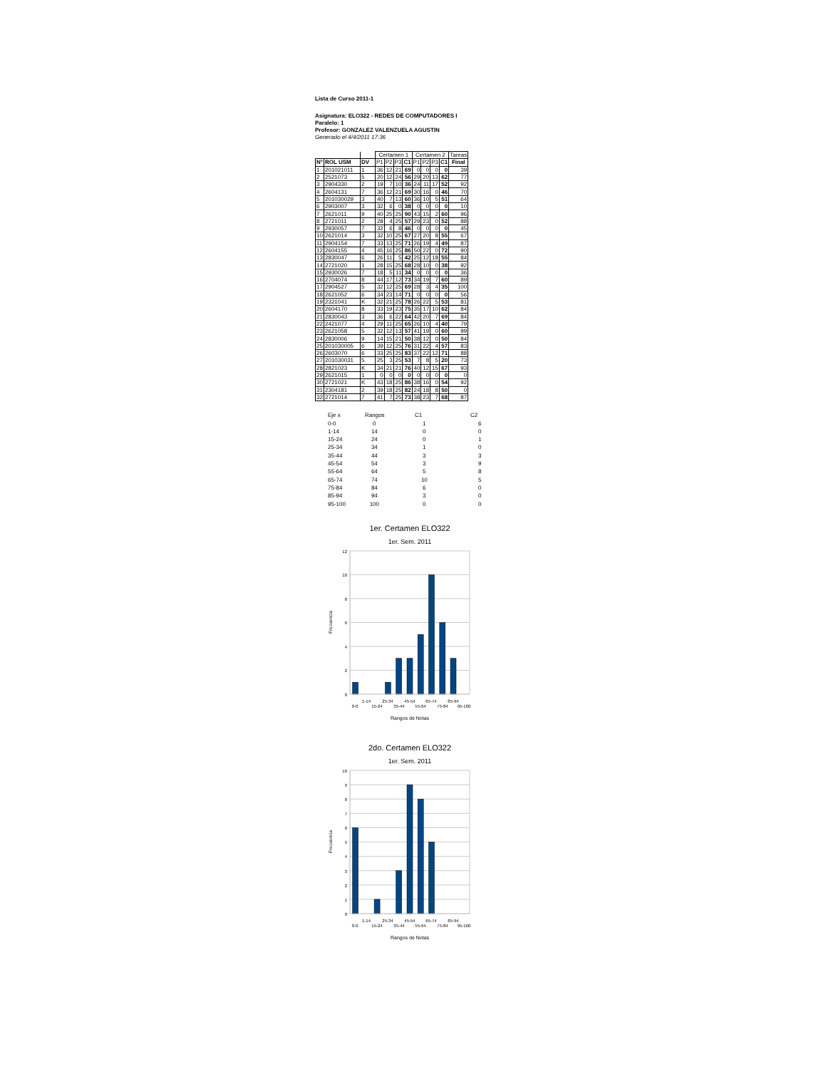Lista de Curso 2011-1
Asignatura: ELO322 - REDES DE COMPUTADORES I
Paralelo: 1
Profesor: GONZALEZ VALENZUELA AGUSTIN
Generado el 4/4/2011 17:36
| | | | Certamen 1 | | | | Certamen 2 | | | | Tareas |
| --- | --- | --- | --- | --- | --- | --- | --- | --- | --- | --- | --- |
| N° | ROL USM | DV | P1 | P2 | P3 | C1 | P1 | P2 | P3 | C1 | Final |
| 1 | 201021011 | 1 | 36 | 12 | 21 | 69 | 0 | 0 | 0 | 0 | 39 |
| 2 | 2521073 | 5 | 20 | 12 | 24 | 56 | 29 | 20 | 13 | 62 | 77 |
| 3 | 2904330 | 2 | 19 | 7 | 10 | 36 | 24 | 11 | 17 | 52 | 92 |
| 4 | 2604131 | 7 | 36 | 12 | 21 | 69 | 30 | 16 | 0 | 46 | 70 |
| 5 | 201030029 | 3 | 40 | 7 | 13 | 60 | 36 | 10 | 5 | 51 | 64 |
| 6 | 2903007 | 3 | 32 | 6 | 0 | 38 | 0 | 0 | 0 | 0 | 10 |
| 7 | 2621011 | 9 | 40 | 25 | 25 | 90 | 43 | 15 | 2 | 60 | 96 |
| 8 | 2721011 | 2 | 28 | 4 | 25 | 57 | 29 | 23 | 0 | 52 | 88 |
| 9 | 2930057 | 7 | 32 | 6 | 8 | 46 | 0 | 0 | 0 | 0 | 45 |
| 10 | 2621014 | 3 | 32 | 10 | 25 | 67 | 27 | 20 | 8 | 55 | 67 |
| 11 | 2904154 | 7 | 33 | 13 | 25 | 71 | 26 | 19 | 4 | 49 | 87 |
| 12 | 2604155 | 4 | 45 | 16 | 25 | 86 | 50 | 22 | 0 | 72 | 90 |
| 13 | 2830047 | 6 | 26 | 11 | 5 | 42 | 25 | 12 | 18 | 55 | 84 |
| 14 | 2721020 | 1 | 28 | 15 | 25 | 68 | 28 | 10 | 0 | 38 | 92 |
| 15 | 2930026 | 7 | 18 | 5 | 11 | 34 | 0 | 0 | 0 | 0 | 36 |
| 16 | 2704074 | 8 | 44 | 17 | 12 | 73 | 34 | 19 | 7 | 60 | 89 |
| 17 | 2904527 | 5 | 32 | 12 | 25 | 69 | 28 | 3 | 4 | 35 | 100 |
| 18 | 2621052 | 6 | 34 | 23 | 14 | 71 | 0 | 0 | 0 | 0 | 56 |
| 19 | 2321041 | K | 32 | 21 | 25 | 78 | 26 | 22 | 5 | 53 | 81 |
| 20 | 2604170 | 8 | 33 | 19 | 23 | 75 | 35 | 17 | 10 | 62 | 84 |
| 21 | 2830043 | 3 | 36 | 6 | 22 | 64 | 42 | 20 | 7 | 69 | 84 |
| 22 | 2421077 | 4 | 29 | 11 | 25 | 65 | 26 | 10 | 4 | 40 | 79 |
| 23 | 2621058 | 5 | 32 | 12 | 13 | 57 | 41 | 19 | 0 | 60 | 99 |
| 24 | 2830006 | 9 | 14 | 15 | 21 | 50 | 38 | 12 | 0 | 50 | 84 |
| 25 | 201030005 | 6 | 39 | 12 | 25 | 76 | 31 | 22 | 4 | 57 | 83 |
| 26 | 2603070 | 6 | 33 | 25 | 25 | 83 | 37 | 22 | 12 | 71 | 88 |
| 27 | 201030031 | 5 | 25 | 3 | 25 | 53 | 7 | 8 | 5 | 20 | 73 |
| 28 | 2821023 | K | 34 | 21 | 21 | 76 | 40 | 12 | 15 | 67 | 93 |
| 29 | 2621015 | 1 | 0 | 0 | 0 | 0 | 0 | 0 | 0 | 0 | 0 |
| 30 | 2721021 | K | 43 | 18 | 25 | 86 | 38 | 16 | 0 | 54 | 92 |
| 31 | 2304181 | 2 | 39 | 18 | 25 | 82 | 24 | 18 | 8 | 50 | 0 |
| 32 | 2721014 | 7 | 41 | 7 | 25 | 73 | 38 | 23 | 7 | 68 | 87 |
| Eje x | Rangos | C1 | C2 |
| 0-0 | 0 | 1 | 6 |
| 1-14 | 14 | 0 | 0 |
| 15-24 | 24 | 0 | 1 |
| 25-34 | 34 | 1 | 0 |
| 35-44 | 44 | 3 | 3 |
| 45-54 | 54 | 3 | 9 |
| 55-64 | 64 | 5 | 8 |
| 65-74 | 74 | 10 | 5 |
| 75-84 | 84 | 6 | 0 |
| 85-94 | 94 | 3 | 0 |
| 95-100 | 100 | 0 | 0 |
1er. Certamen ELO322
1er. Sem. 2011
12
10
8
6
4
2
0
Frecuencia
0-0
1-14
15-24
25-34
35-44
45-54
55-64
65-74
75-84
85-94
95-100
Rangos de Notas
2do. Certamen ELO322
1er. Sem. 2011
10
9
8
7
6
5
4
3
2
1
0
Frecuencia
0-0
1-14
15-24
25-34
35-44
45-54
55-64
65-74
75-84
85-94
95-100
Rangos de Notas